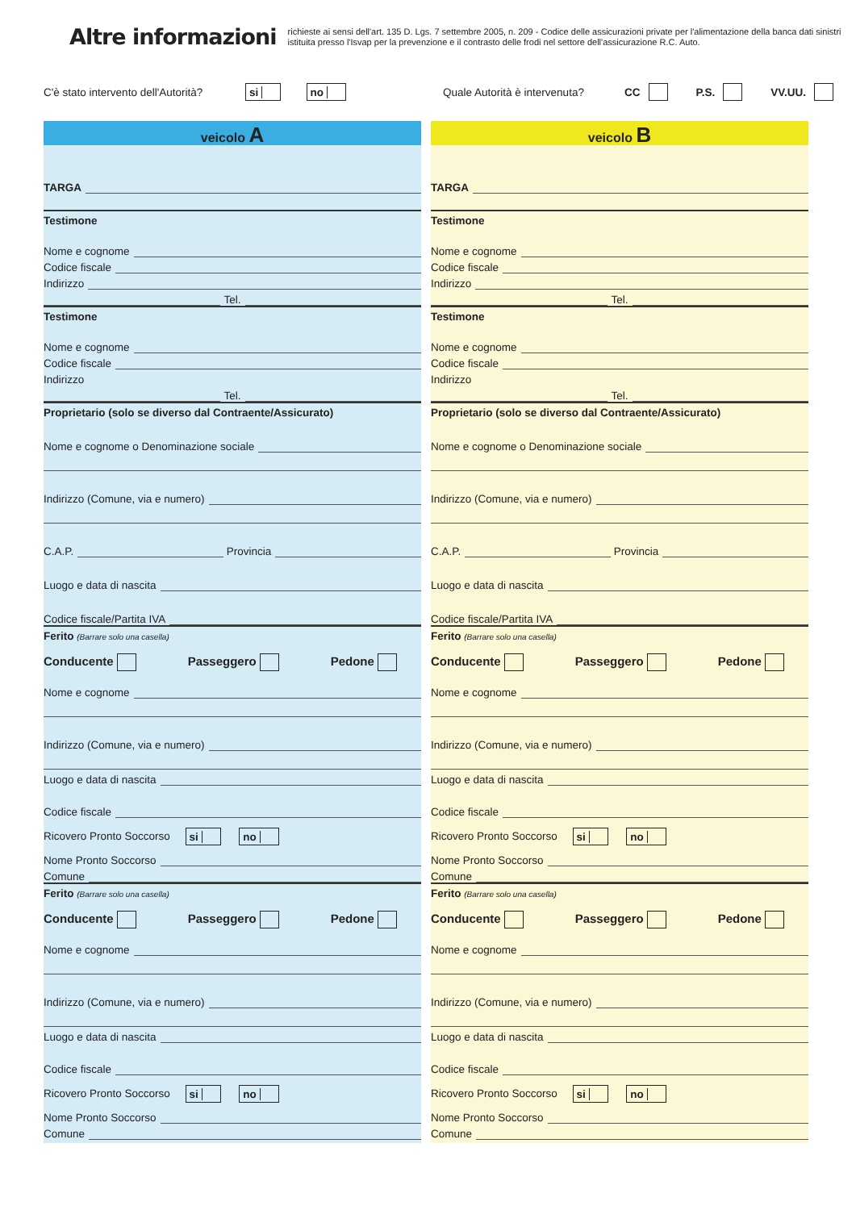Altre informazioni
richieste ai sensi dell'art. 135 D. Lgs. 7 settembre 2005, n. 209 - Codice delle assicurazioni private per l'alimentazione della banca dati sinistri istituita presso l'Isvap per la prevenzione e il contrasto delle frodi nel settore dell'assicurazione R.C. Auto.
C'è stato intervento dell'Autorità? si no Quale Autorità è intervenuta? CC P.S. VV.UU.
veicolo A
TARGA
Testimone
Nome e cognome
Codice fiscale
Indirizzo
Tel.
Testimone
Nome e cognome
Codice fiscale
Indirizzo
Tel.
Proprietario (solo se diverso dal Contraente/Assicurato)
Nome e cognome o Denominazione sociale
Indirizzo (Comune, via e numero)
C.A.P. Provincia
Luogo e data di nascita
Codice fiscale/Partita IVA
Ferito (Barrare solo una casella)
Conducente Passeggero Pedone
Nome e cognome
Indirizzo (Comune, via e numero)
Luogo e data di nascita
Codice fiscale
Ricovero Pronto Soccorso si no
Nome Pronto Soccorso
Comune
Ferito (Barrare solo una casella)
Conducente Passeggero Pedone
Nome e cognome
Indirizzo (Comune, via e numero)
Luogo e data di nascita
Codice fiscale
Ricovero Pronto Soccorso si no
Nome Pronto Soccorso
Comune
veicolo B
TARGA
Testimone
Nome e cognome
Codice fiscale
Indirizzo
Tel.
Testimone
Nome e cognome
Codice fiscale
Indirizzo
Tel.
Proprietario (solo se diverso dal Contraente/Assicurato)
Nome e cognome o Denominazione sociale
Indirizzo (Comune, via e numero)
C.A.P. Provincia
Luogo e data di nascita
Codice fiscale/Partita IVA
Ferito (Barrare solo una casella)
Conducente Passeggero Pedone
Nome e cognome
Indirizzo (Comune, via e numero)
Luogo e data di nascita
Codice fiscale
Ricovero Pronto Soccorso si no
Nome Pronto Soccorso
Comune
Ferito (Barrare solo una casella)
Conducente Passeggero Pedone
Nome e cognome
Indirizzo (Comune, via e numero)
Luogo e data di nascita
Codice fiscale
Ricovero Pronto Soccorso si no
Nome Pronto Soccorso
Comune